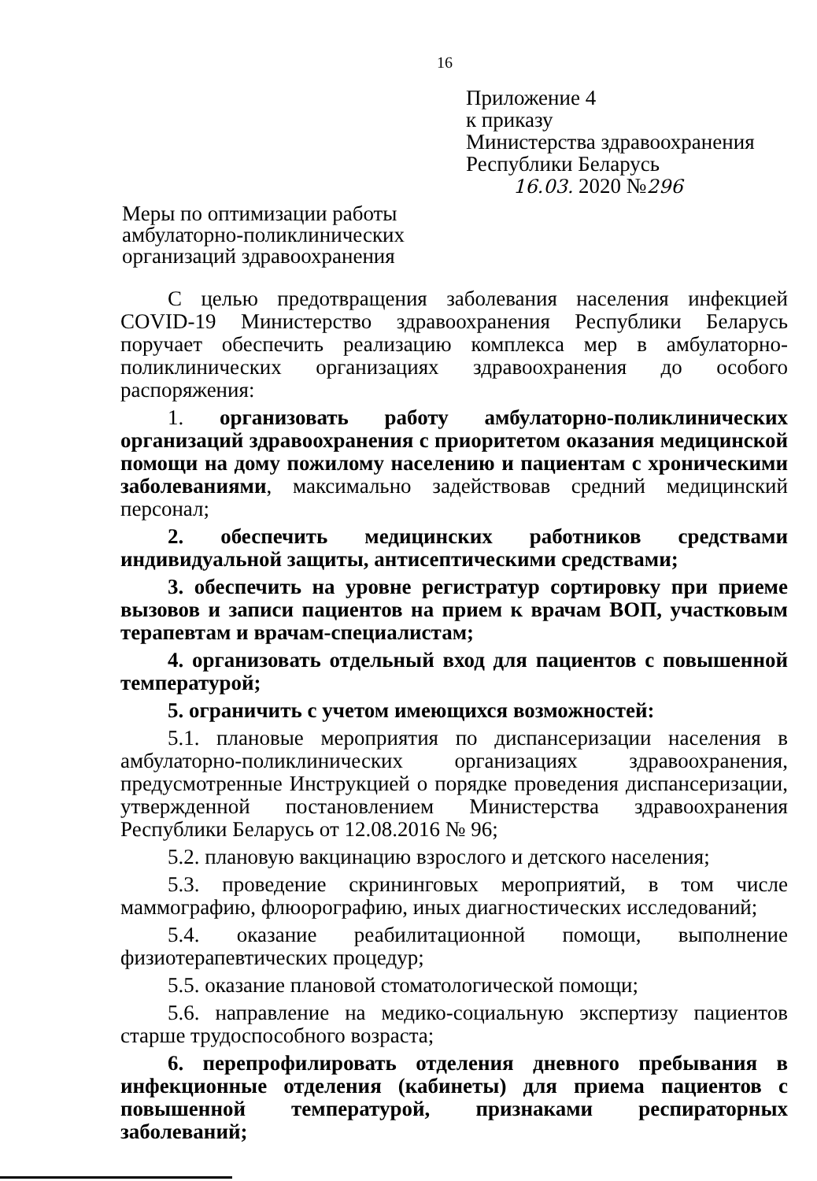16
Приложение 4
к приказу
Министерства здравоохранения
Республики Беларусь
16.03. 2020 №296
Меры по оптимизации работы
амбулаторно-поликлинических
организаций здравоохранения
С целью предотвращения заболевания населения инфекцией COVID-19 Министерство здравоохранения Республики Беларусь поручает обеспечить реализацию комплекса мер в амбулаторно-поликлинических организациях здравоохранения до особого распоряжения:
1. организовать работу амбулаторно-поликлинических организаций здравоохранения с приоритетом оказания медицинской помощи на дому пожилому населению и пациентам с хроническими заболеваниями, максимально задействовав средний медицинский персонал;
2. обеспечить медицинских работников средствами индивидуальной защиты, антисептическими средствами;
3. обеспечить на уровне регистратур сортировку при приеме вызовов и записи пациентов на прием к врачам ВОП, участковым терапевтам и врачам-специалистам;
4. организовать отдельный вход для пациентов с повышенной температурой;
5. ограничить с учетом имеющихся возможностей:
5.1. плановые мероприятия по диспансеризации населения в амбулаторно-поликлинических организациях здравоохранения, предусмотренные Инструкцией о порядке проведения диспансеризации, утвержденной постановлением Министерства здравоохранения Республики Беларусь от 12.08.2016 № 96;
5.2. плановую вакцинацию взрослого и детского населения;
5.3. проведение скрининговых мероприятий, в том числе маммографию, флюорографию, иных диагностических исследований;
5.4. оказание реабилитационной помощи, выполнение физиотерапевтических процедур;
5.5. оказание плановой стоматологической помощи;
5.6. направление на медико-социальную экспертизу пациентов старше трудоспособного возраста;
6. перепрофилировать отделения дневного пребывания в инфекционные отделения (кабинеты) для приема пациентов с повышенной температурой, признаками респираторных заболеваний;